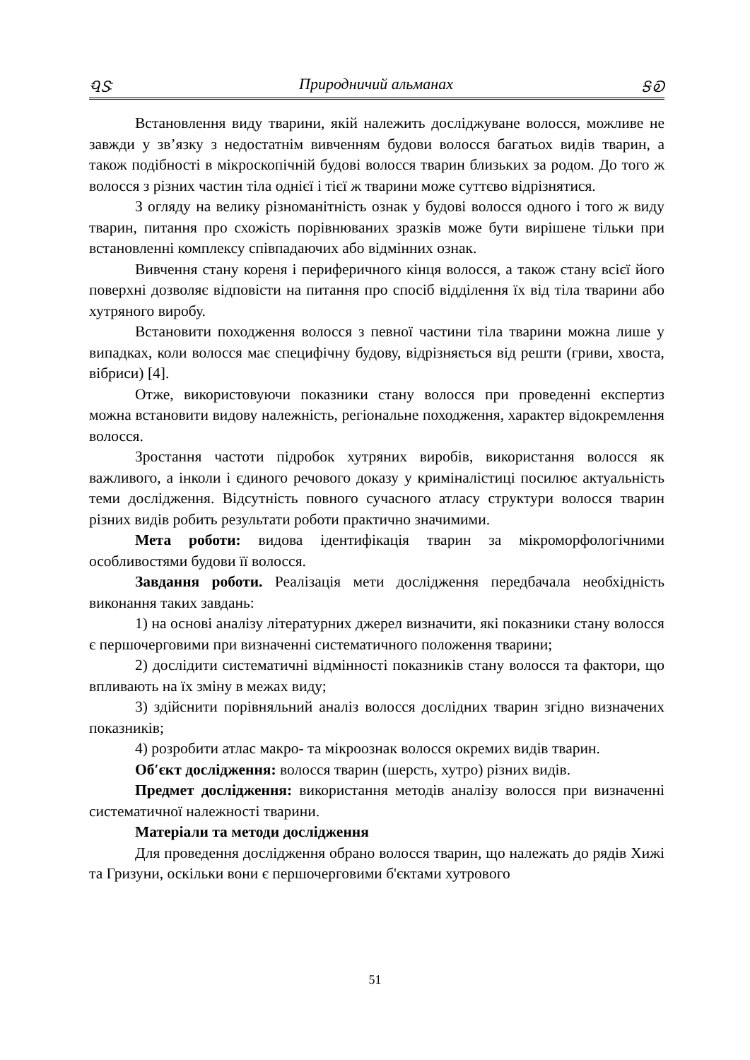ᏄᏕ Природничий альманах ᎦᎧ
Встановлення виду тварини, якій належить досліджуване волосся, можливе не завжди у зв’язку з недостатнім вивченням будови волосся багатьох видів тварин, а також подібності в мікроскопічній будові волосся тварин близьких за родом. До того ж волосся з різних частин тіла однієї і тієї ж тварини може суттєво відрізнятися.
З огляду на велику різноманітність ознак у будові волосся одного і того ж виду тварин, питання про схожість порівнюваних зразків може бути вирішене тільки при встановленні комплексу співпадаючих або відмінних ознак.
Вивчення стану кореня і периферичного кінця волосся, а також стану всієї його поверхні дозволяє відповісти на питання про спосіб відділення їх від тіла тварини або хутряного виробу.
Встановити походження волосся з певної частини тіла тварини можна лише у випадках, коли волосся має специфічну будову, відрізняється від решти (гриви, хвоста, вібриси) [4].
Отже, використовуючи показники стану волосся при проведенні експертиз можна встановити видову належність, регіональне походження, характер відокремлення волосся.
Зростання частоти підробок хутряних виробів, використання волосся як важливого, а інколи і єдиного речового доказу у криміналістиці посилює актуальність теми дослідження. Відсутність повного сучасного атласу структури волосся тварин різних видів робить результати роботи практично значимими.
Мета роботи: видова ідентифікація тварин за мікроморфологічними особливостями будови її волосся.
Завдання роботи. Реалізація мети дослідження передбачала необхідність виконання таких завдань:
1) на основі аналізу літературних джерел визначити, які показники стану волосся є першочерговими при визначенні систематичного положення тварини;
2) дослідити систематичні відмінності показників стану волосся та фактори, що впливають на їх зміну в межах виду;
3) здійснити порівняльний аналіз волосся дослідних тварин згідно визначених показників;
4) розробити атлас макро- та мікроознак волосся окремих видів тварин.
Об′єкт дослідження: волосся тварин (шерсть, хутро) різних видів.
Предмет дослідження: використання методів аналізу волосся при визначенні систематичної належності тварини.
Матеріали та методи дослідження
Для проведення дослідження обрано волосся тварин, що належать до рядів Хижі та Гризуни, оскільки вони є першочерговими б'єктами хутрового
51